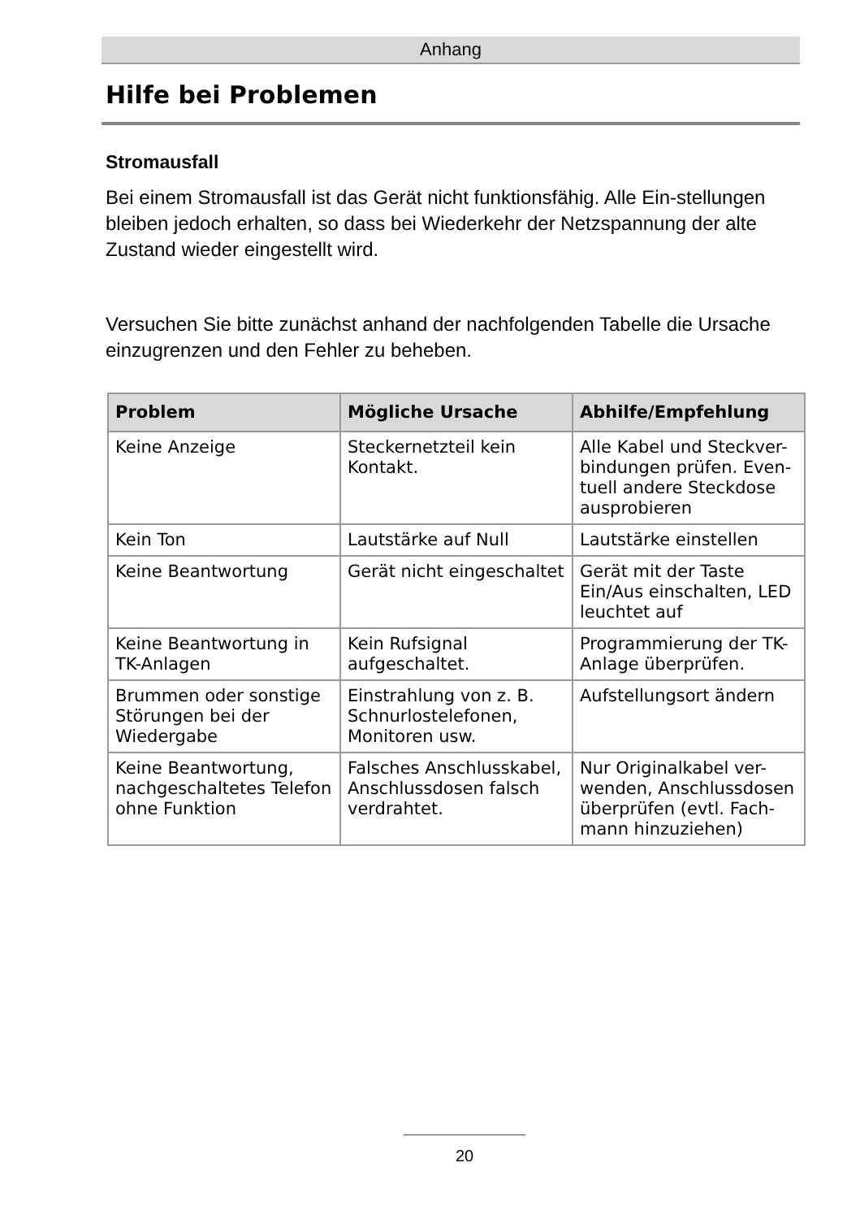Anhang
Hilfe bei Problemen
Stromausfall
Bei einem Stromausfall ist das Gerät nicht funktionsfähig. Alle Ein-stellungen bleiben jedoch erhalten, so dass bei Wiederkehr der Netzspannung der alte Zustand wieder eingestellt wird.
Versuchen Sie bitte zunächst anhand der nachfolgenden Tabelle die Ursache einzugrenzen und den Fehler zu beheben.
| Problem | Mögliche Ursache | Abhilfe/Empfehlung |
| --- | --- | --- |
| Keine Anzeige | Steckernetzteil kein Kontakt. | Alle Kabel und Steckver-bindungen prüfen. Even-tuell andere Steckdose ausprobieren |
| Kein Ton | Lautstärke auf Null | Lautstärke einstellen |
| Keine Beantwortung | Gerät nicht eingeschaltet | Gerät mit der Taste Ein/Aus einschalten, LED leuchtet auf |
| Keine Beantwortung in TK-Anlagen | Kein Rufsignal aufgeschaltet. | Programmierung der TK-Anlage überprüfen. |
| Brummen oder sonstige Störungen bei der Wiedergabe | Einstrahlung von z. B. Schnurlostelefonen, Monitoren usw. | Aufstellungsort ändern |
| Keine Beantwortung, nachgeschaltetes Telefon ohne Funktion | Falsches Anschlusskabel, Anschlussdosen falsch verdrahtet. | Nur Originalkabel ver-wenden, Anschlussdosen überprüfen (evtl. Fach-mann hinzuziehen) |
20